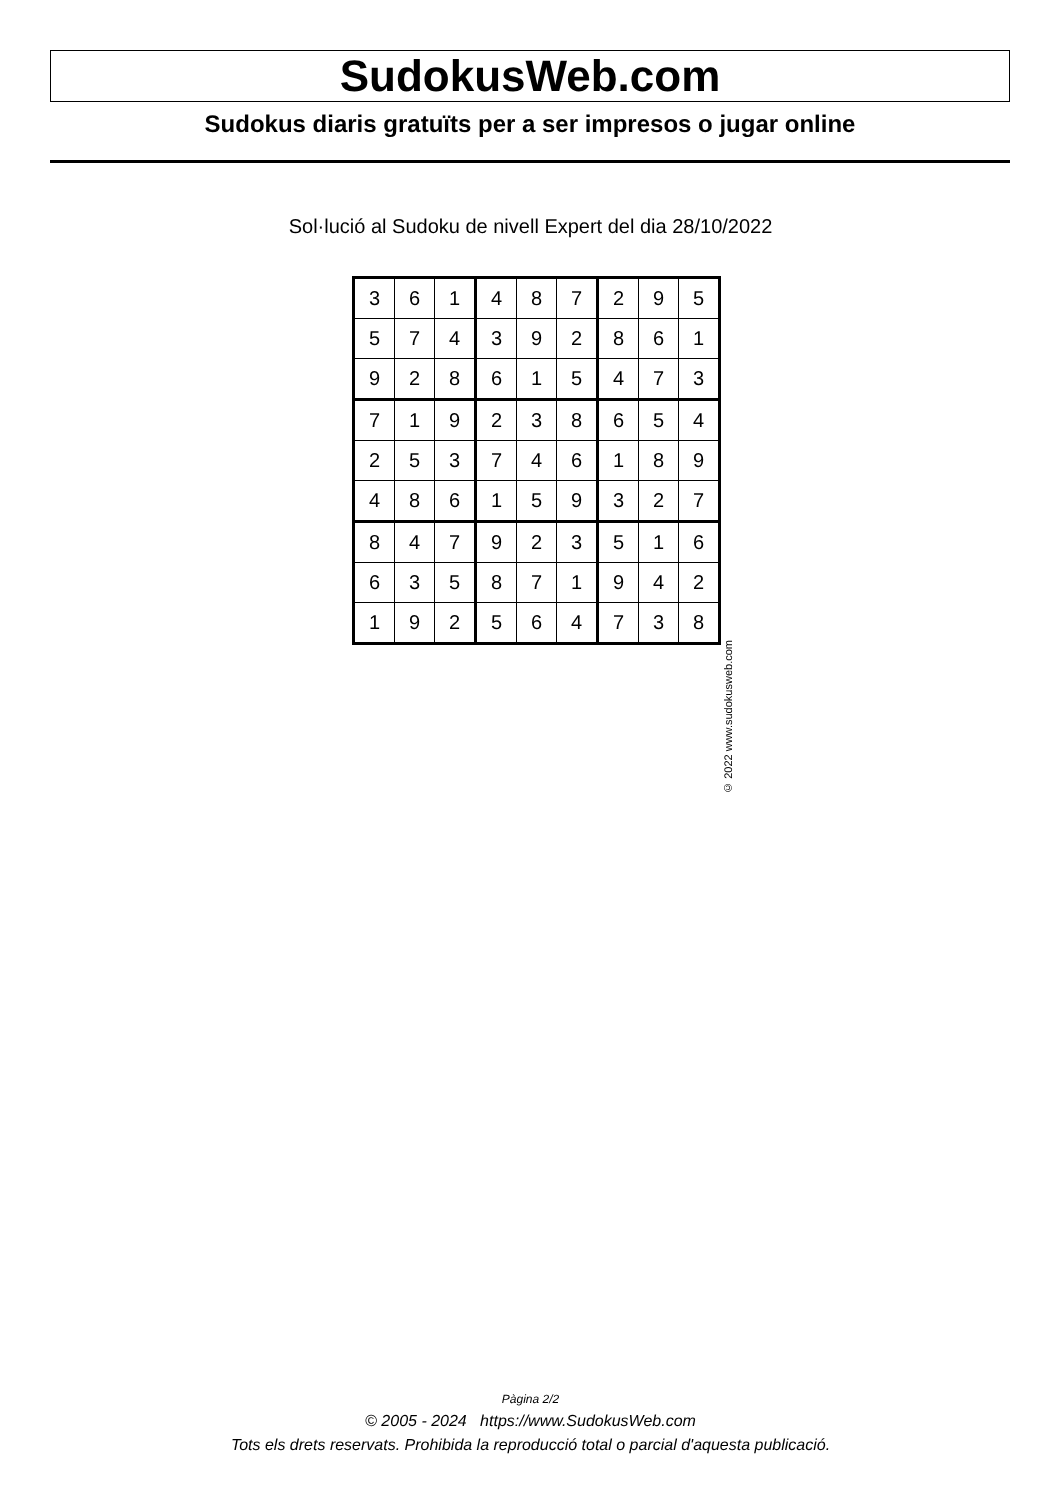SudokusWeb.com
Sudokus diaris gratuïts per a ser impresos o jugar online
Sol·lució al Sudoku de nivell Expert del dia 28/10/2022
| 3 | 6 | 1 | 4 | 8 | 7 | 2 | 9 | 5 |
| 5 | 7 | 4 | 3 | 9 | 2 | 8 | 6 | 1 |
| 9 | 2 | 8 | 6 | 1 | 5 | 4 | 7 | 3 |
| 7 | 1 | 9 | 2 | 3 | 8 | 6 | 5 | 4 |
| 2 | 5 | 3 | 7 | 4 | 6 | 1 | 8 | 9 |
| 4 | 8 | 6 | 1 | 5 | 9 | 3 | 2 | 7 |
| 8 | 4 | 7 | 9 | 2 | 3 | 5 | 1 | 6 |
| 6 | 3 | 5 | 8 | 7 | 1 | 9 | 4 | 2 |
| 1 | 9 | 2 | 5 | 6 | 4 | 7 | 3 | 8 |
© 2022 www.sudokusweb.com
Pàgina 2/2
© 2005 - 2024 https://www.SudokusWeb.com
Tots els drets reservats. Prohibida la reproducció total o parcial d'aquesta publicació.